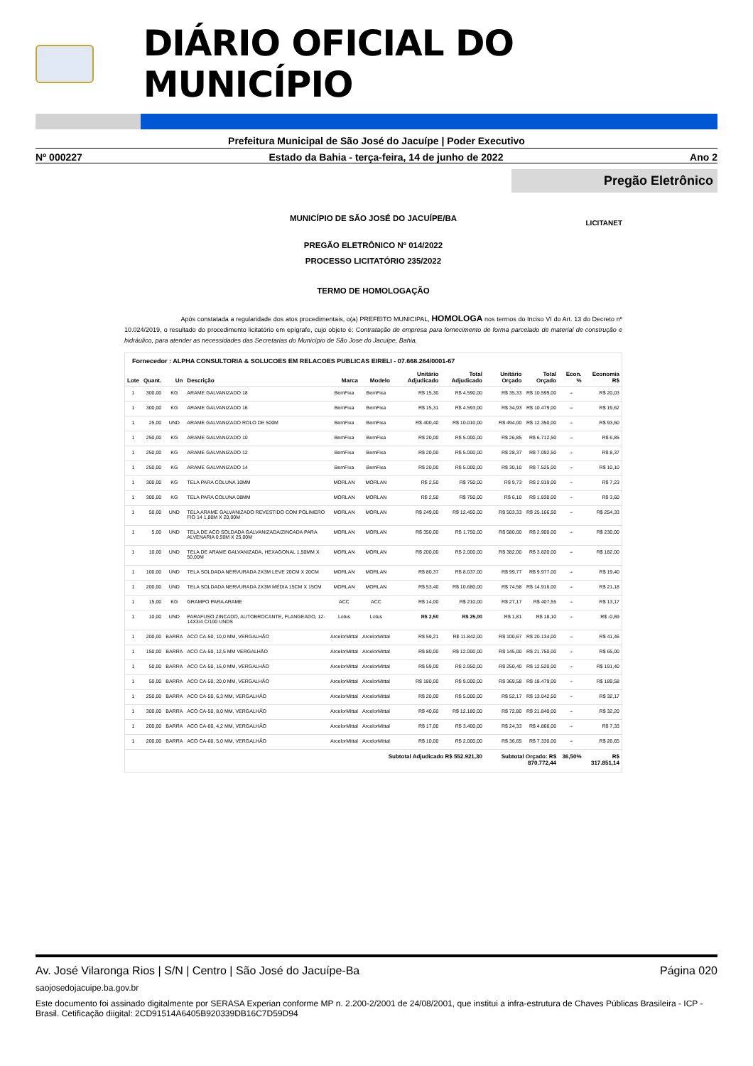DIÁRIO OFICIAL DO MUNICÍPIO
Prefeitura Municipal de São José do Jacuípe | Poder Executivo
Nº 000227 Estado da Bahia - terça-feira, 14 de junho de 2022 Ano 2
Pregão Eletrônico
MUNICÍPIO DE SÃO JOSÉ DO JACUÍPE/BA
LICITANET
PREGÃO ELETRÔNICO Nº 014/2022
PROCESSO LICITATÓRIO 235/2022
TERMO DE HOMOLOGAÇÃO
Após constatada a regularidade dos atos procedimentais, o(a) PREFEITO MUNICIPAL, HOMOLOGA nos termos do Inciso VI do Art. 13 do Decreto nº 10.024/2019, o resultado do procedimento licitatório em epígrafe, cujo objeto é: Contratação de empresa para fornecimento de forma parcelado de material de construção e hidráulico, para atender as necessidades das Secretarias do Município de São Jose do Jacuípe, Bahia.
| Fornecedor : ALPHA CONSULTORIA & SOLUCOES EM RELACOES PUBLICAS EIRELI - 07.668.264/0001-67 | | | | | | | | | | | |
| Lote | Quant. | Un | Descrição | Marca | Modelo | Unitário Adjudicado | Total Adjudicado | Unitário Orçado | Total Orçado | Econ. % | Economia R$ |
| 1 | 300,00 | KG | ARAME GALVANIZADO 18 | BemFixa | BemFixa | R$ 15,30 | R$ 4.590,00 | R$ 35,33 | R$ 10.599,00 | -- | R$ 20,03 |
| 1 | 300,00 | KG | ARAME GALVANIZADO 16 | BemFixa | BemFixa | R$ 15,31 | R$ 4.593,00 | R$ 34,93 | R$ 10.479,00 | -- | R$ 19,62 |
| 1 | 25,00 | UND | ARAME GALVANIZADO ROLO DE 500M | BemFixa | BemFixa | R$ 400,40 | R$ 10.010,00 | R$ 494,00 | R$ 12.350,00 | -- | R$ 93,60 |
| 1 | 250,00 | KG | ARAME GALVANIZADO 10 | BemFixa | BemFixa | R$ 20,00 | R$ 5.000,00 | R$ 26,85 | R$ 6.712,50 | -- | R$ 6,85 |
| 1 | 250,00 | KG | ARAME GALVANIZADO 12 | BemFixa | BemFixa | R$ 20,00 | R$ 5.000,00 | R$ 28,37 | R$ 7.092,50 | -- | R$ 8,37 |
| 1 | 250,00 | KG | ARAME GALVANIZADO 14 | BemFixa | BemFixa | R$ 20,00 | R$ 5.000,00 | R$ 30,10 | R$ 7.525,00 | -- | R$ 10,10 |
| 1 | 300,00 | KG | TELA PARA COLUNA 10MM | MORLAN | MORLAN | R$ 2,50 | R$ 750,00 | R$ 9,73 | R$ 2.919,00 | -- | R$ 7,23 |
| 1 | 300,00 | KG | TELA PARA COLUNA 08MM | MORLAN | MORLAN | R$ 2,50 | R$ 750,00 | R$ 6,10 | R$ 1.830,00 | -- | R$ 3,60 |
| 1 | 50,00 | UND | TELA ARAME GALVANIZADO REVESTIDO COM POLIMERO FIO 14 1,80M X 20,00M | MORLAN | MORLAN | R$ 249,00 | R$ 12.450,00 | R$ 503,33 | R$ 25.166,50 | -- | R$ 254,33 |
| 1 | 5,00 | UND | TELA DE ACO SOLDADA GALVANIZADA/ZINCADA PARA ALVENARIA 0.50M X 25,00M | MORLAN | MORLAN | R$ 350,00 | R$ 1.750,00 | R$ 580,00 | R$ 2.900,00 | -- | R$ 230,00 |
| 1 | 10,00 | UND | TELA DE ARAME GALVANIZADA, HEXAGONAL 1,50MM X 50,00M | MORLAN | MORLAN | R$ 200,00 | R$ 2.000,00 | R$ 382,00 | R$ 3.820,00 | -- | R$ 182,00 |
| 1 | 100,00 | UND | TELA SOLDADA NERVURADA 2X3M LEVE 20CM X 20CM | MORLAN | MORLAN | R$ 80,37 | R$ 8.037,00 | R$ 99,77 | R$ 9.977,00 | -- | R$ 19,40 |
| 1 | 200,00 | UND | TELA SOLDADA NERVURADA 2X3M MÉDIA 15CM X 15CM | MORLAN | MORLAN | R$ 53,40 | R$ 10.680,00 | R$ 74,58 | R$ 14.916,00 | -- | R$ 21,18 |
| 1 | 15,00 | KG | GRAMPO PARA ARAME | ACC | ACC | R$ 14,00 | R$ 210,00 | R$ 27,17 | R$ 407,55 | -- | R$ 13,17 |
| 1 | 10,00 | UND | PARAFUSO ZINCADO, AUTOBROCANTE, FLANGEADO, 12-14X3/4 C/100 UNDS | Lotus | Lotus | R$ 2,50 | R$ 25,00 | R$ 1,81 | R$ 18,10 | -- | R$ -0,69 |
| 1 | 200,00 | BARRA | ACO CA-50, 10,0 MM, VERGALHÃO | ArcelorMittal | ArcelorMittal | R$ 59,21 | R$ 11.842,00 | R$ 100,67 | R$ 20.134,00 | -- | R$ 41,46 |
| 1 | 150,00 | BARRA | ACO CA-50, 12,5 MM VERGALHÃO | ArcelorMittal | ArcelorMittal | R$ 80,00 | R$ 12.000,00 | R$ 145,00 | R$ 21.750,00 | -- | R$ 65,00 |
| 1 | 50,00 | BARRA | ACO CA-50, 16,0 MM, VERGALHÃO | ArcelorMittal | ArcelorMittal | R$ 59,00 | R$ 2.950,00 | R$ 250,40 | R$ 12.520,00 | -- | R$ 191,40 |
| 1 | 50,00 | BARRA | ACO CA-50, 20,0 MM, VERGALHÃO | ArcelorMittal | ArcelorMittal | R$ 180,00 | R$ 9.000,00 | R$ 369,58 | R$ 18.479,00 | -- | R$ 189,58 |
| 1 | 250,00 | BARRA | ACO CA-50, 6,3 MM, VERGALHÃO | ArcelorMittal | ArcelorMittal | R$ 20,00 | R$ 5.000,00 | R$ 52,17 | R$ 13.042,50 | -- | R$ 32,17 |
| 1 | 300,00 | BARRA | ACO CA-50, 8,0 MM, VERGALHÃO | ArcelorMittal | ArcelorMittal | R$ 40,60 | R$ 12.180,00 | R$ 72,80 | R$ 21.840,00 | -- | R$ 32,20 |
| 1 | 200,00 | BARRA | ACO CA-60, 4,2 MM, VERGALHÃO | ArcelorMittal | ArcelorMittal | R$ 17,00 | R$ 3.400,00 | R$ 24,33 | R$ 4.866,00 | -- | R$ 7,33 |
| 1 | 200,00 | BARRA | ACO CA-60, 5,0 MM, VERGALHÃO | ArcelorMittal | ArcelorMittal | R$ 10,00 | R$ 2.000,00 | R$ 36,65 | R$ 7.330,00 | -- | R$ 26,65 |
| Subtotal Adjudicado R$ 552.921,30 | | | | | | | | Subtotal Orçado: R$ 870.772,44 | | 36,50% | R$ 317.851,14 |
Av. José Vilaronga Rios | S/N | Centro | São José do Jacuípe-Ba Página 020
saojosedojacuipe.ba.gov.br
Este documento foi assinado digitalmente por SERASA Experian conforme MP n. 2.200-2/2001 de 24/08/2001, que institui a infra-estrutura de Chaves Públicas Brasileira - ICP - Brasil. Cetificação diigital: 2CD91514A6405B920339DB16C7D59D94